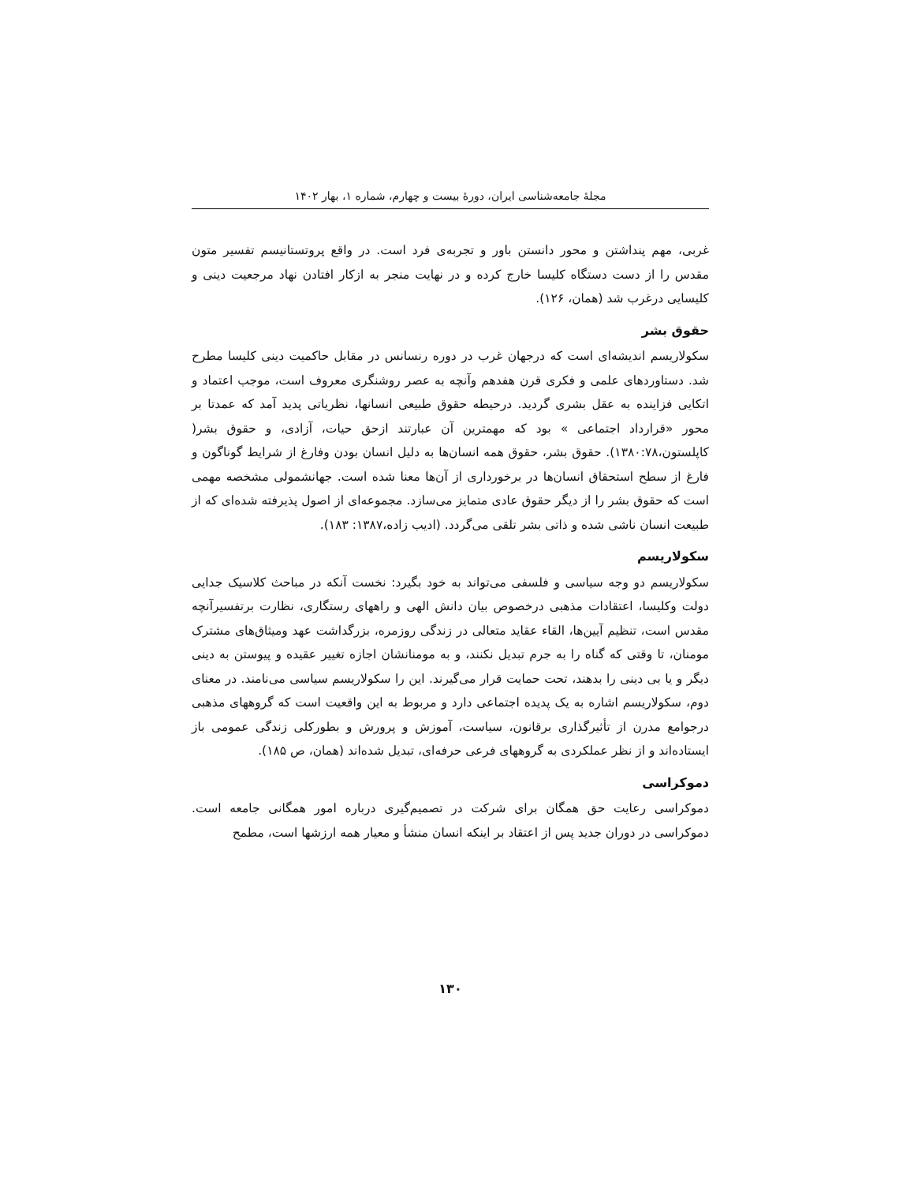مجلهٔ جامعه‌شناسی ایران، دورهٔ بیست و چهارم، شماره ۱، بهار ۱۴۰۲
غربی، مهم پنداشتن و محور دانستن باور و تجربه‌ی فرد است. در واقع پروتستانیسم تفسیر متون مقدس را از دست دستگاه کلیسا خارج کرده و در نهایت منجر به ازکار افتادن نهاد مرجعیت دینی و کلیسایی درغرب شد (همان، ۱۲۶).
حقوق بشر
سکولاریسم اندیشه‌ای است که درجهان غرب در دوره رنسانس در مقابل حاکمیت دینی کلیسا مطرح شد. دستاوردهای علمی و فکری قرن هفدهم وآنچه به عصر روشنگری معروف است، موجب اعتماد و اتکایی فزاینده به عقل بشری گردید. درحیطه حقوق طبیعی انسانها، نظریاتی پدید آمد که عمدتا بر محور «قرارداد اجتماعی » بود که مهمترین آن عبارتند ازحق حیات، آزادی، و حقوق بشر( کاپلستون،۱۳۸۰:۷۸). حقوق بشر، حقوق همه انسان‌ها به دلیل انسان بودن وفارغ از شرایط گوناگون و فارغ از سطح استحقاق انسان‌ها در برخورداری از آن‌ها معنا شده است. جهانشمولی مشخصه مهمی است که حقوق بشر را از دیگر حقوق عادی متمایز می‌سازد. مجموعه‌ای از اصول پذیرفته شده‌ای که از طبیعت انسان ناشی شده و ذاتی بشر تلقی می‌گردد. (ادیب زاده،۱۳۸۷: ۱۸۳).
سکولاریسم
سکولاریسم دو وجه سیاسی و فلسفی می‌تواند به خود بگیرد: نخست آنکه در مباحث کلاسیک جدایی دولت وکلیسا، اعتقادات مذهبی درخصوص بیان دانش الهی و راههای رستگاری، نظارت برتفسیرآنچه مقدس است، تنظیم آیین‌ها، القاء عقاید متعالی در زندگی روزمره، بزرگداشت عهد ومیثاق‌های مشترک مومنان، تا وقتی که گناه را به جرم تبدیل نکنند، و به مومنانشان اجازه تغییر عقیده و پیوستن به دینی دیگر و یا بی دینی را بدهند، تحت حمایت قرار می‌گیرند. این را سکولاریسم سیاسی می‌نامند. در معنای دوم، سکولاریسم اشاره به یک پدیده اجتماعی دارد و مربوط به این واقعیت است که گروههای مذهبی درجوامع مدرن از تأثیرگذاری برقانون، سیاست، آموزش و پرورش و بطورکلی زندگی عمومی باز ایستاده‌اند و از نظر عملکردی به گروههای فرعی حرفه‌ای، تبدیل شده‌اند (همان، ص ۱۸۵).
دموکراسی
دموکراسی رعایت حق همگان برای شرکت در تصمیم‌گیری درباره امور همگانی جامعه است. دموکراسی در دوران جدید پس از اعتقاد بر اینکه انسان منشأ و معیار همه ارزشها است، مطمح
۱۳۰